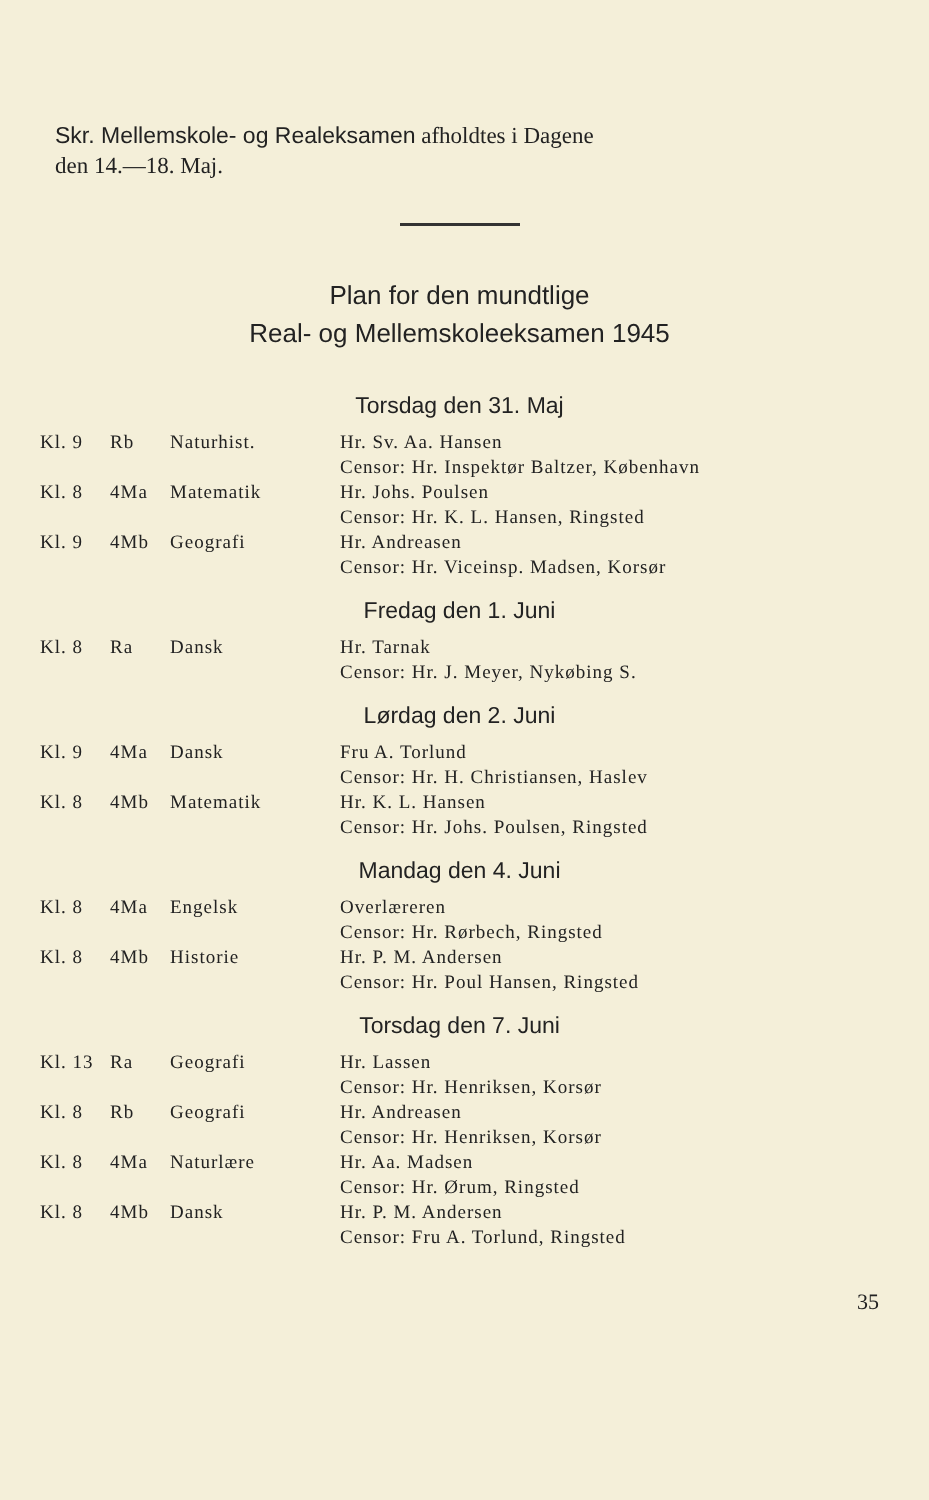Skr. Mellemskole- og Realeksamen afholdtes i Dagene
den 14.—18. Maj.
Plan for den mundtlige
Real- og Mellemskoleeksamen 1945
Torsdag den 31. Maj
| Kl. 9 | Rb | Naturhist. | Hr. Sv. Aa. Hansen Censor: Hr. Inspektør Baltzer, København |
| Kl. 8 | 4Ma | Matematik | Hr. Johs. Poulsen Censor: Hr. K. L. Hansen, Ringsted |
| Kl. 9 | 4Mb | Geografi | Hr. Andreasen Censor: Hr. Viceinsp. Madsen, Korsør |
Fredag den 1. Juni
| Kl. 8 | Ra | Dansk | Hr. Tarnak Censor: Hr. J. Meyer, Nykøbing S. |
Lørdag den 2. Juni
| Kl. 9 | 4Ma | Dansk | Fru A. Torlund Censor: Hr. H. Christiansen, Haslev |
| Kl. 8 | 4Mb | Matematik | Hr. K. L. Hansen Censor: Hr. Johs. Poulsen, Ringsted |
Mandag den 4. Juni
| Kl. 8 | 4Ma | Engelsk | Overlæreren Censor: Hr. Rørbech, Ringsted |
| Kl. 8 | 4Mb | Historie | Hr. P. M. Andersen Censor: Hr. Poul Hansen, Ringsted |
Torsdag den 7. Juni
| Kl. 13 | Ra | Geografi | Hr. Lassen Censor: Hr. Henriksen, Korsør |
| Kl. 8 | Rb | Geografi | Hr. Andreasen Censor: Hr. Henriksen, Korsør |
| Kl. 8 | 4Ma | Naturlære | Hr. Aa. Madsen Censor: Hr. Ørum, Ringsted |
| Kl. 8 | 4Mb | Dansk | Hr. P. M. Andersen Censor: Fru A. Torlund, Ringsted |
35